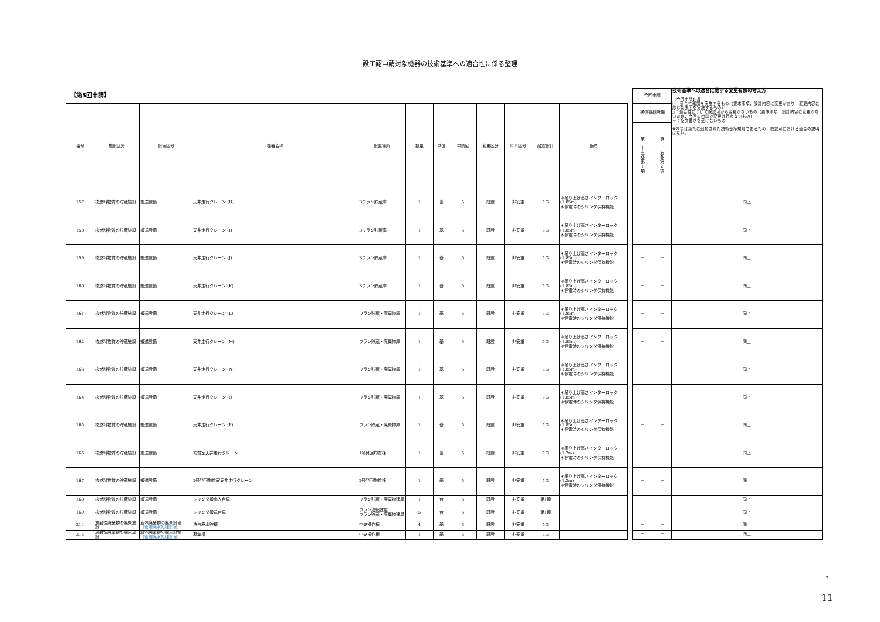設工認申請対象機器の技術基準への適合性に係る整理
【第5回申請】
| 番号 | 施設区分 | 設備区分 | 機器名称 | 設置場所 | 数量 | 単位 | 申請回 | 変更区分 | ＤＢ区分 | 耐震設計 | 備考 |
| --- | --- | --- | --- | --- | --- | --- | --- | --- | --- | --- | --- |
| 157 | 核燃料物質の貯蔵施設 | 搬送設備 | 天井走行クレーン (H) | Bウラン貯蔵庫 | 1 | 基 | 5 | 既設 | 非安重 | 1G | ＊吊り上げ高さインターロック (1.85m) ＊停電時のシリンダ保持機能 |
| 158 | 核燃料物質の貯蔵施設 | 搬送設備 | 天井走行クレーン (I) | Bウラン貯蔵庫 | 1 | 基 | 5 | 既設 | 非安重 | 1G | ＊吊り上げ高さインターロック (1.85m) ＊停電時のシリンダ保持機能 |
| 159 | 核燃料物質の貯蔵施設 | 搬送設備 | 天井走行クレーン (J) | Bウラン貯蔵庫 | 1 | 基 | 5 | 既設 | 非安重 | 1G | ＊吊り上げ高さインターロック (1.85m) ＊停電時のシリンダ保持機能 |
| 160 | 核燃料物質の貯蔵施設 | 搬送設備 | 天井走行クレーン (K) | Bウラン貯蔵庫 | 1 | 基 | 5 | 既設 | 非安重 | 1G | ＊吊り上げ高さインターロック (1.85m) ＊停電時のシリンダ保持機能 |
| 161 | 核燃料物質の貯蔵施設 | 搬送設備 | 天井走行クレーン (L) | ウラン貯蔵・廃棄物庫 | 1 | 基 | 5 | 既設 | 非安重 | 1G | ＊吊り上げ高さインターロック (1.85m) ＊停電時のシリンダ保持機能 |
| 162 | 核燃料物質の貯蔵施設 | 搬送設備 | 天井走行クレーン (M) | ウラン貯蔵・廃棄物庫 | 1 | 基 | 5 | 既設 | 非安重 | 1G | ＊吊り上げ高さインターロック (1.85m) ＊停電時のシリンダ保持機能 |
| 163 | 核燃料物質の貯蔵施設 | 搬送設備 | 天井走行クレーン (N) | ウラン貯蔵・廃棄物庫 | 1 | 基 | 5 | 既設 | 非安重 | 1G | ＊吊り上げ高さインターロック (1.85m) ＊停電時のシリンダ保持機能 |
| 164 | 核燃料物質の貯蔵施設 | 搬送設備 | 天井走行クレーン (O) | ウラン貯蔵・廃棄物庫 | 1 | 基 | 5 | 既設 | 非安重 | 1G | ＊吊り上げ高さインターロック (1.85m) ＊停電時のシリンダ保持機能 |
| 165 | 核燃料物質の貯蔵施設 | 搬送設備 | 天井走行クレーン (P) | ウラン貯蔵・廃棄物庫 | 1 | 基 | 5 | 既設 | 非安重 | 1G | ＊吊り上げ高さインターロック (1.85m) ＊停電時のシリンダ保持機能 |
| 166 | 核燃料物質の貯蔵施設 | 搬送設備 | 均質室天井走行クレーン | 1号発回均質棟 | 1 | 基 | 5 | 既設 | 非安重 | 1G | ＊吊り上げ高さインターロック (1.2m) ＊停電時のシリンダ保持機能 |
| 167 | 核燃料物質の貯蔵施設 | 搬送設備 | 2号発回均質室天井走行クレーン | 2号発回均質棟 | 1 | 基 | 5 | 既設 | 非安重 | 1G | ＊吊り上げ高さインターロック (1.2m) ＊停電時のシリンダ保持機能 |
| 168 | 核燃料物質の貯蔵施設 | 搬送設備 | シリンダ搬出入台車 | ウラン貯蔵・廃棄物建屋 | 1 | 台 | 5 | 既設 | 非安重 | 第1類 | |
| 169 | 核燃料物質の貯蔵施設 | 搬送設備 | シリンダ搬送台車 | ウラン濃縮建屋 ウラン貯蔵・廃棄物建屋 | 5 | 台 | 5 | 既設 | 非安重 | 第1類 | |
| 214 | 放射性廃棄物の廃棄施設 | 液体廃棄物の廃棄設備 （管理廃水処理設備） | 洗缶廃水貯槽 | 中央操作棟 | 4 | 基 | 5 | 既設 | 非安重 | 1G | |
| 215 | 放射性廃棄物の廃棄施設 | 液体廃棄物の廃棄設備 （管理廃水処理設備） | 凝集槽 | 中央操作棟 | 1 | 基 | 5 | 既設 | 非安重 | 1G | |
| 今回申請 | | 技術基準への適合に関する変更有無の考え方 【今回申請】欄 ○：適合性確認を実施するもの（要求事項，設計内容に変更があり，変更内容に応じた説明を実施するもの） △：適合性について既認可から変更がないもの（要求事項，設計内容に変更がないため，今回の申請で変更は行わないもの） －：条文要求を受けないもの ※本項は新たに追加された技術基準規則であるため，既認可における適合の説明はない。 |
| 通信連絡設備 | | |
| 第 二 十 五 条 第 1 項 | 第 二 十 五 条 第 2 項 | |
| － | － | 同上 |
| － | － | 同上 |
| － | － | 同上 |
| － | － | 同上 |
| － | － | 同上 |
| － | － | 同上 |
| － | － | 同上 |
| － | － | 同上 |
| － | － | 同上 |
| － | － | 同上 |
| － | － | 同上 |
| － | － | 同上 |
| － | － | 同上 |
| － | － | 同上 |
| － | － | 同上 |
7
11